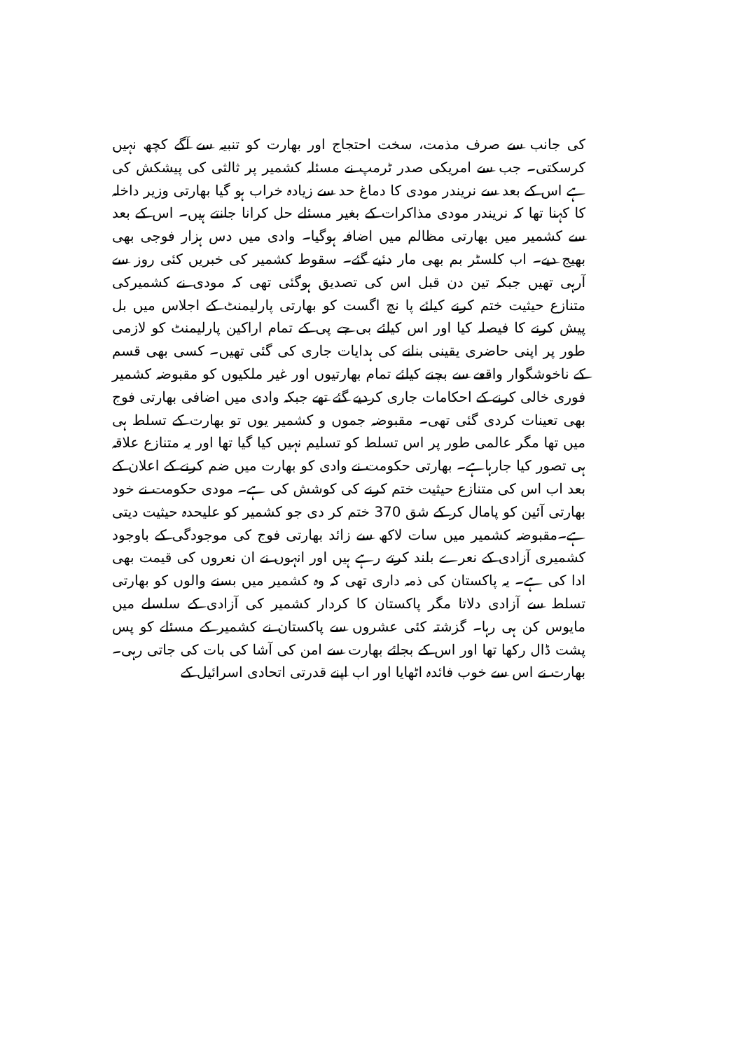کی جانب سے صرف مذمت، سخت احتجاج اور بھارت کو تنبیہ سے آگے کچھ نہیں کرسکتی۔ جب سے امریکی صدر ٹرمپ نے مسئلہ کشمیر پر ثالثی کی پیشکش کی ہے اس کے بعد سے نریندر مودی کا دماغ حد سے زیادہ خراب ہو گیا بھارتی وزیر داخلہ کا کہنا تھا کہ نریندر مودی مذاکرات کے بغیر مسئلے حل کرانا جانتے ہیں۔ اس کے بعد سے کشمیر میں بھارتی مظالم میں اضافہ ہوگیا۔ وادی میں دس ہزار فوجی بھی بھیج دیے۔ اب کلسٹر بم بھی مار دئیے گئے۔ سقوط کشمیر کی خبریں کئی روز سے آرہی تھیں جبکہ تین دن قبل اس کی تصدیق ہوگئی تھی کہ مودی نے کشمیرکی متنازع حیثیت ختم کرنے کیلئے پا نچ اگست کو بھارتی پارلیمنٹ کے اجلاس میں بل پیش کرنے کا فیصلہ کیا اور اس کیلئے بی جے پی کے تمام اراکین پارلیمنٹ کو لازمی طور پر اپنی حاضری یقینی بنانے کی ہدایات جاری کی گئی تھیں۔ کسی بھی قسم کے ناخوشگوار واقعے سے بچنے کیلئے تمام بھارتیوں اور غیر ملکیوں کو مقبوضہ کشمیر فوری خالی کرنے کے احکامات جاری کردیے گئے تھے جبکہ وادی میں اضافی بھارتی فوج بھی تعینات کردی گئی تھی۔ مقبوضہ جموں و کشمیر یوں تو بھارت کے تسلط ہی میں تھا مگر عالمی طور پر اس تسلط کو تسلیم نہیں کیا گیا تھا اور یہ متنازع علاقہ ہی تصور کیا جارہاہے۔ بھارتی حکومت نے وادی کو بھارت میں ضم کرنے کے اعلان کے بعد اب اس کی متنازع حیثیت ختم کرنے کی کوشش کی ہے۔ مودی حکومت نے خود بھارتی آئین کو پامال کر کے شق 370 ختم کر دی جو کشمیر کو علیحدہ حیثیت دیتی ہے۔مقبوضہ کشمیر میں سات لاکھ سے زائد بھارتی فوج کی موجودگی کے باوجود کشمیری آزادی کے نعرے بلند کرتے رہے ہیں اور انہوں نے ان نعروں کی قیمت بھی ادا کی ہے۔ یہ پاکستان کی ذمہ داری تھی کہ وہ کشمیر میں بسنے والوں کو بھارتی تسلط سے آزادی دلاتا مگر پاکستان کا کردار کشمیر کی آزادی کے سلسلے میں مایوس کن ہی رہا۔ گزشتہ کئی عشروں سے پاکستان نے کشمیر کے مسئلے کو پس پشت ڈال رکھا تھا اور اس کے بجائے بھارت سے امن کی آشا کی بات کی جاتی رہی۔ بھارت نے اس سے خوب فائدہ اٹھایا اور اب اپنے قدرتی اتحادی اسرائیل کے